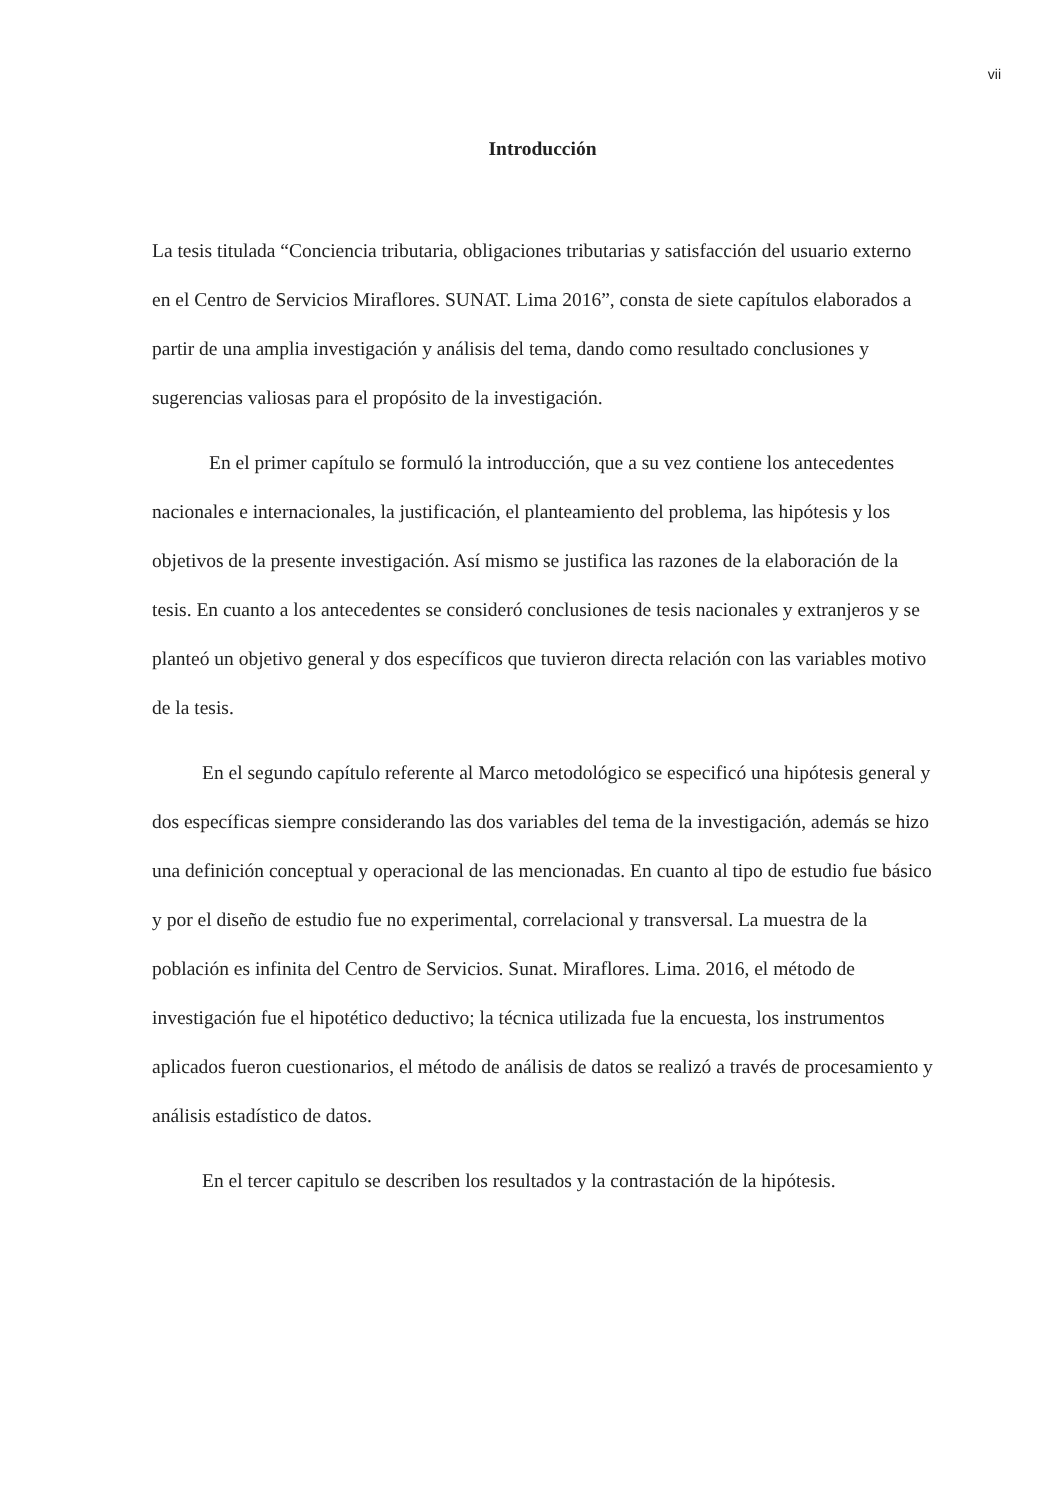vii
Introducción
La tesis titulada “Conciencia tributaria, obligaciones tributarias y satisfacción del usuario externo en el Centro de Servicios Miraflores. SUNAT. Lima 2016”, consta de siete capítulos elaborados a partir de una amplia investigación y análisis del tema, dando como resultado conclusiones y sugerencias valiosas para el propósito de la investigación.
En el primer capítulo se formuló la introducción, que a su vez contiene los antecedentes nacionales e internacionales, la justificación, el planteamiento del problema, las hipótesis y los objetivos de la presente investigación. Así mismo se justifica las razones de la elaboración de la tesis. En cuanto a los antecedentes se consideró conclusiones de tesis nacionales y extranjeros y se planteó un objetivo general y dos específicos que tuvieron directa relación con las variables motivo de la tesis.
En el segundo capítulo referente al Marco metodológico se especificó una hipótesis general y dos específicas siempre considerando las dos variables del tema de la investigación, además se hizo una definición conceptual y operacional de las mencionadas. En cuanto al tipo de estudio fue básico y por el diseño de estudio fue no experimental, correlacional y transversal. La muestra de la población es infinita del Centro de Servicios. Sunat. Miraflores. Lima. 2016, el método de investigación fue el hipotético deductivo; la técnica utilizada fue la encuesta, los instrumentos aplicados fueron cuestionarios, el método de análisis de datos se realizó a través de procesamiento y análisis estadístico de datos.
En el tercer capitulo se describen los resultados y la contrastación de la hipótesis.